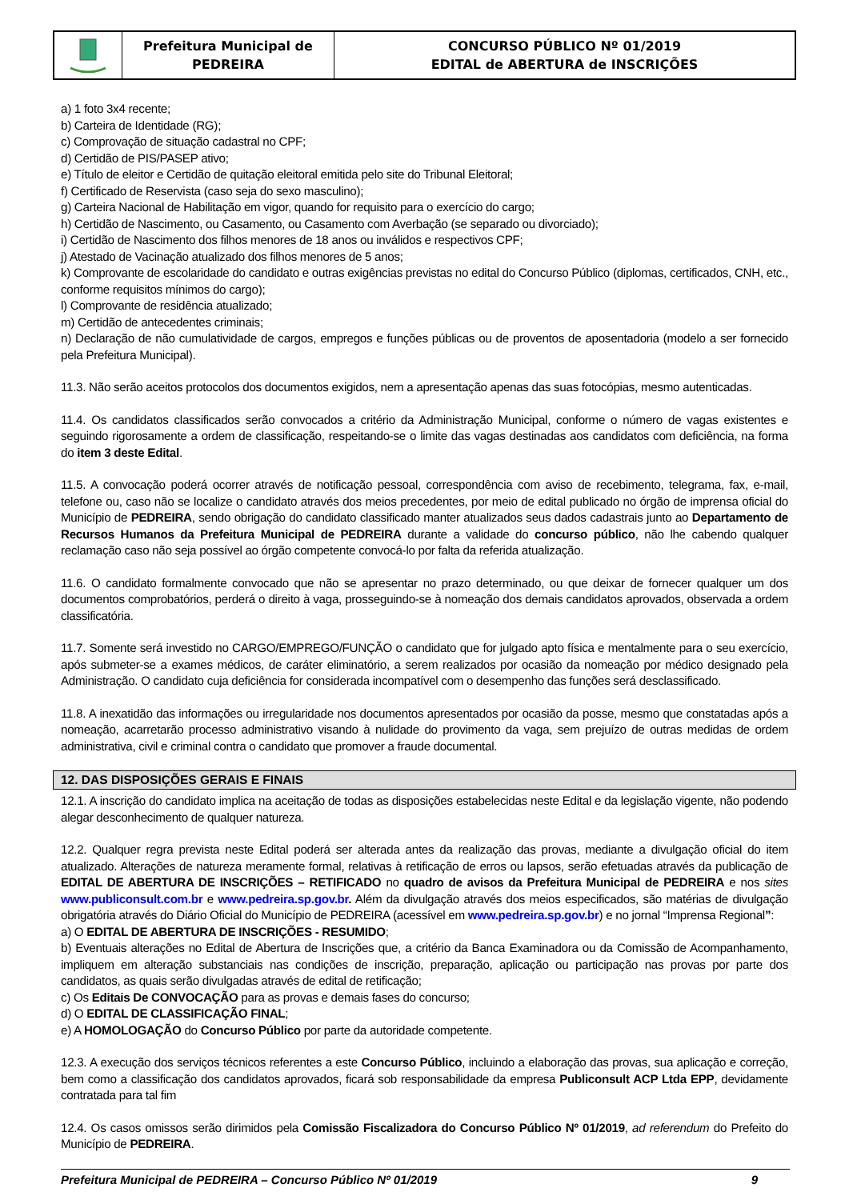| | Prefeitura Municipal de PEDREIRA | CONCURSO PÚBLICO Nº 01/2019 EDITAL de ABERTURA de INSCRIÇÕES |
a) 1 foto 3x4 recente;
b) Carteira de Identidade (RG);
c) Comprovação de situação cadastral no CPF;
d) Certidão de PIS/PASEP ativo;
e) Título de eleitor e Certidão de quitação eleitoral emitida pelo site do Tribunal Eleitoral;
f) Certificado de Reservista (caso seja do sexo masculino);
g) Carteira Nacional de Habilitação em vigor, quando for requisito para o exercício do cargo;
h) Certidão de Nascimento, ou Casamento, ou Casamento com Averbação (se separado ou divorciado);
i) Certidão de Nascimento dos filhos menores de 18 anos ou inválidos e respectivos CPF;
j) Atestado de Vacinação atualizado dos filhos menores de 5 anos;
k) Comprovante de escolaridade do candidato e outras exigências previstas no edital do Concurso Público (diplomas, certificados, CNH, etc., conforme requisitos mínimos do cargo);
l) Comprovante de residência atualizado;
m) Certidão de antecedentes criminais;
n) Declaração de não cumulatividade de cargos, empregos e funções públicas ou de proventos de aposentadoria (modelo a ser fornecido pela Prefeitura Municipal).
11.3. Não serão aceitos protocolos dos documentos exigidos, nem a apresentação apenas das suas fotocópias, mesmo autenticadas.
11.4. Os candidatos classificados serão convocados a critério da Administração Municipal, conforme o número de vagas existentes e seguindo rigorosamente a ordem de classificação, respeitando-se o limite das vagas destinadas aos candidatos com deficiência, na forma do item 3 deste Edital.
11.5. A convocação poderá ocorrer através de notificação pessoal, correspondência com aviso de recebimento, telegrama, fax, e-mail, telefone ou, caso não se localize o candidato através dos meios precedentes, por meio de edital publicado no órgão de imprensa oficial do Município de PEDREIRA, sendo obrigação do candidato classificado manter atualizados seus dados cadastrais junto ao Departamento de Recursos Humanos da Prefeitura Municipal de PEDREIRA durante a validade do concurso público, não lhe cabendo qualquer reclamação caso não seja possível ao órgão competente convocá-lo por falta da referida atualização.
11.6. O candidato formalmente convocado que não se apresentar no prazo determinado, ou que deixar de fornecer qualquer um dos documentos comprobatórios, perderá o direito à vaga, prosseguindo-se à nomeação dos demais candidatos aprovados, observada a ordem classificatória.
11.7. Somente será investido no CARGO/EMPREGO/FUNÇÃO o candidato que for julgado apto física e mentalmente para o seu exercício, após submeter-se a exames médicos, de caráter eliminatório, a serem realizados por ocasião da nomeação por médico designado pela Administração. O candidato cuja deficiência for considerada incompatível com o desempenho das funções será desclassificado.
11.8. A inexatidão das informações ou irregularidade nos documentos apresentados por ocasião da posse, mesmo que constatadas após a nomeação, acarretarão processo administrativo visando à nulidade do provimento da vaga, sem prejuízo de outras medidas de ordem administrativa, civil e criminal contra o candidato que promover a fraude documental.
12. DAS DISPOSIÇÕES GERAIS E FINAIS
12.1. A inscrição do candidato implica na aceitação de todas as disposições estabelecidas neste Edital e da legislação vigente, não podendo alegar desconhecimento de qualquer natureza.
12.2. Qualquer regra prevista neste Edital poderá ser alterada antes da realização das provas, mediante a divulgação oficial do item atualizado. Alterações de natureza meramente formal, relativas à retificação de erros ou lapsos, serão efetuadas através da publicação de EDITAL DE ABERTURA DE INSCRIÇÕES – RETIFICADO no quadro de avisos da Prefeitura Municipal de PEDREIRA e nos sites www.publiconsult.com.br e www.pedreira.sp.gov.br. Além da divulgação através dos meios especificados, são matérias de divulgação obrigatória através do Diário Oficial do Município de PEDREIRA (acessível em www.pedreira.sp.gov.br) e no jornal “Imprensa Regional”:
a) O EDITAL DE ABERTURA DE INSCRIÇÕES - RESUMIDO;
b) Eventuais alterações no Edital de Abertura de Inscrições que, a critério da Banca Examinadora ou da Comissão de Acompanhamento, impliquem em alteração substanciais nas condições de inscrição, preparação, aplicação ou participação nas provas por parte dos candidatos, as quais serão divulgadas através de edital de retificação;
c) Os Editais De CONVOCAÇÃO para as provas e demais fases do concurso;
d) O EDITAL DE CLASSIFICAÇÃO FINAL;
e) A HOMOLOGAÇÃO do Concurso Público por parte da autoridade competente.
12.3. A execução dos serviços técnicos referentes a este Concurso Público, incluindo a elaboração das provas, sua aplicação e correção, bem como a classificação dos candidatos aprovados, ficará sob responsabilidade da empresa Publiconsult ACP Ltda EPP, devidamente contratada para tal fim
12.4. Os casos omissos serão dirimidos pela Comissão Fiscalizadora do Concurso Público Nº 01/2019, ad referendum do Prefeito do Município de PEDREIRA.
Prefeitura Municipal de PEDREIRA – Concurso Público Nº 01/2019 9